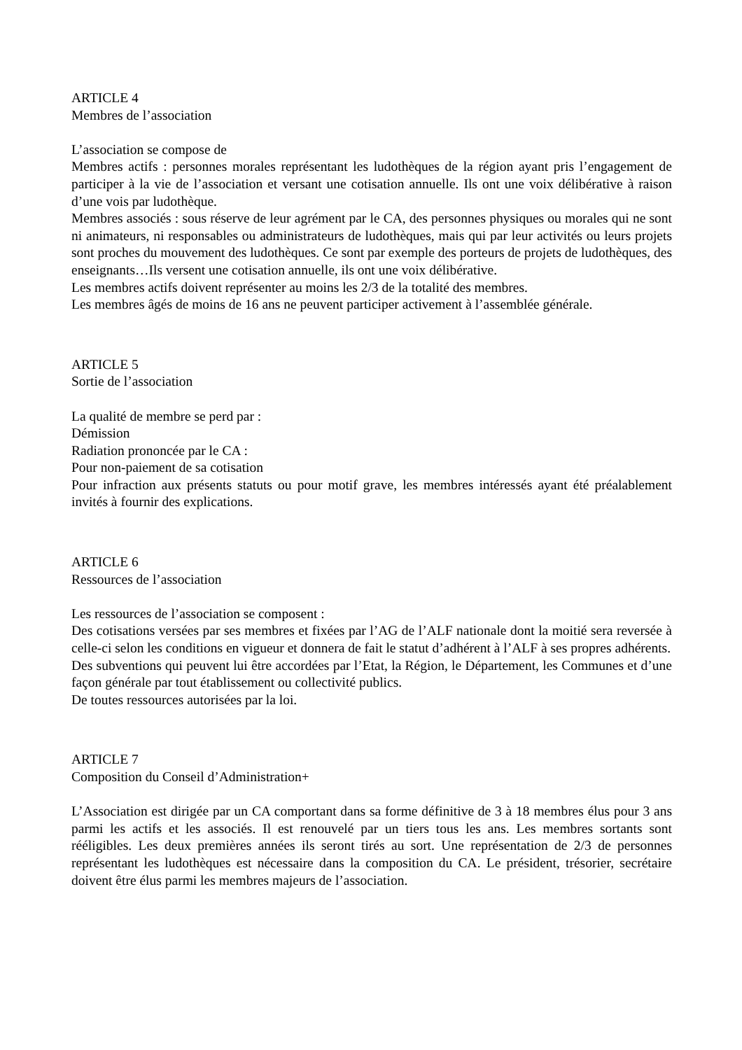ARTICLE 4
Membres de l’association
L’association se compose de
Membres actifs : personnes morales représentant les ludothèques de la région ayant pris l’engagement de participer à la vie de l’association et versant une cotisation annuelle. Ils ont une voix délibérative à raison d’une vois par ludothèque.
Membres associés : sous réserve de leur agrément par le CA, des personnes physiques ou morales qui ne sont ni animateurs, ni responsables ou administrateurs de ludothèques, mais qui par leur activités ou leurs projets sont proches du mouvement des ludothèques. Ce sont par exemple des porteurs de projets de ludothèques, des enseignants…Ils versent une cotisation annuelle, ils ont une voix délibérative.
Les membres actifs doivent représenter au moins les 2/3 de la totalité des membres.
Les membres âgés de moins de 16 ans ne peuvent participer activement à l’assemblée générale.
ARTICLE 5
Sortie de l’association
La qualité de membre se perd par :
Démission
Radiation prononcée par le CA :
Pour non-paiement de sa cotisation
Pour infraction aux présents statuts ou pour motif grave, les membres intéressés ayant été préalablement invités à fournir des explications.
ARTICLE 6
Ressources de l’association
Les ressources de l’association se composent :
Des cotisations versées par ses membres et fixées par l’AG de l’ALF nationale dont la moitié sera reversée à celle-ci selon les conditions en vigueur et donnera de fait le statut d’adhérent à l’ALF à ses propres adhérents.
Des subventions qui peuvent lui être accordées par l’Etat, la Région, le Département, les Communes et d’une façon générale par tout établissement ou collectivité publics.
De toutes ressources autorisées par la loi.
ARTICLE 7
Composition du Conseil d’Administration+
L’Association est dirigée par un CA comportant dans sa forme définitive de 3 à 18 membres élus pour 3 ans parmi les actifs et les associés. Il est renouvelé par un tiers tous les ans. Les membres sortants sont rééligibles. Les deux premières années ils seront tirés au sort. Une représentation de 2/3 de personnes représentant les ludothèques est nécessaire dans la composition du CA. Le président, trésorier, secrétaire doivent être élus parmi les membres majeurs de l’association.